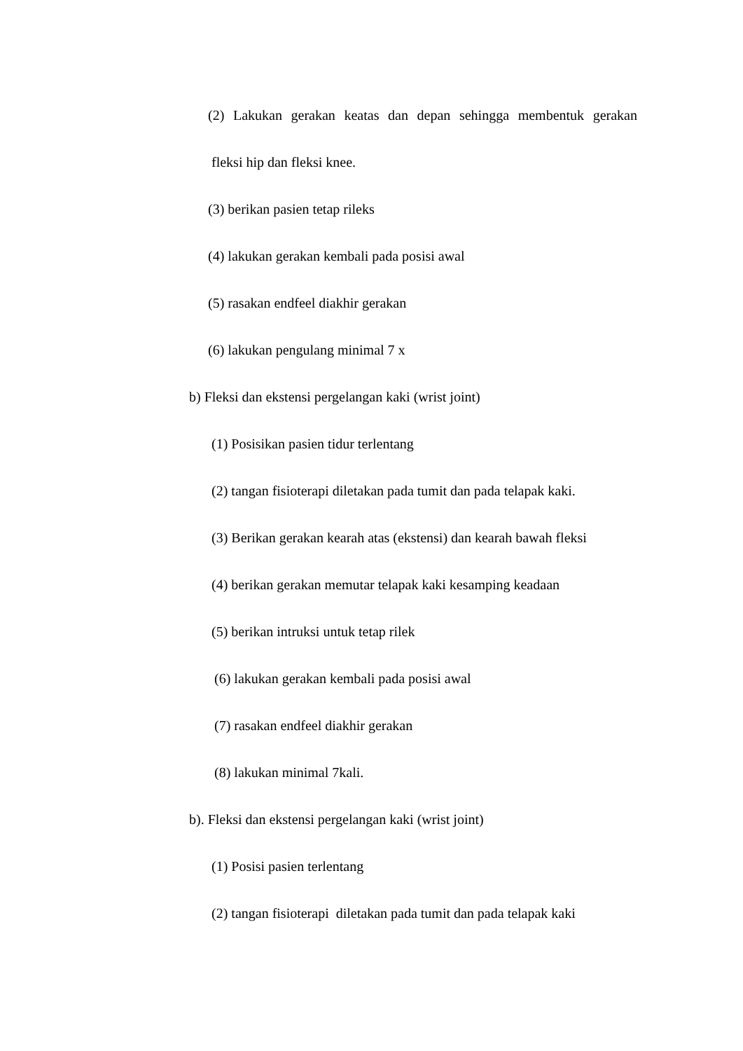(2) Lakukan gerakan keatas dan depan sehingga membentuk gerakan
fleksi hip dan fleksi knee.
(3) berikan pasien tetap rileks
(4) lakukan gerakan kembali pada posisi awal
(5) rasakan endfeel diakhir gerakan
(6) lakukan pengulang minimal 7 x
b) Fleksi dan ekstensi pergelangan kaki (wrist joint)
(1) Posisikan pasien tidur terlentang
(2) tangan fisioterapi diletakan pada tumit dan pada telapak kaki.
(3) Berikan gerakan kearah atas (ekstensi) dan kearah bawah fleksi
(4) berikan gerakan memutar telapak kaki kesamping keadaan
(5) berikan intruksi untuk tetap rilek
(6) lakukan gerakan kembali pada posisi awal
(7) rasakan endfeel diakhir gerakan
(8) lakukan minimal 7kali.
b). Fleksi dan ekstensi pergelangan kaki (wrist joint)
(1) Posisi pasien terlentang
(2) tangan fisioterapi diletakan pada tumit dan pada telapak kaki